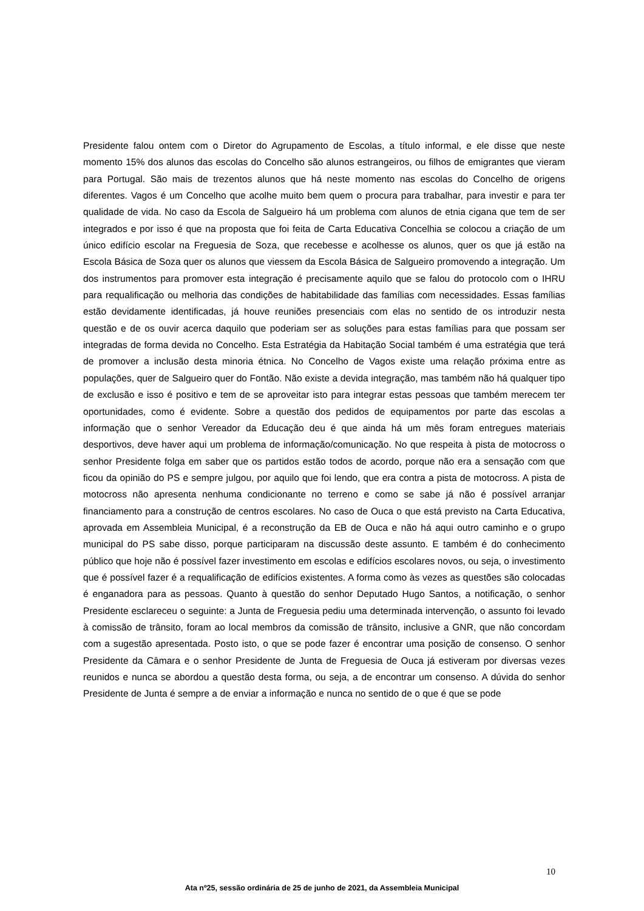Presidente falou ontem com o Diretor do Agrupamento de Escolas, a título informal, e ele disse que neste momento 15% dos alunos das escolas do Concelho são alunos estrangeiros, ou filhos de emigrantes que vieram para Portugal. São mais de trezentos alunos que há neste momento nas escolas do Concelho de origens diferentes. Vagos é um Concelho que acolhe muito bem quem o procura para trabalhar, para investir e para ter qualidade de vida. No caso da Escola de Salgueiro há um problema com alunos de etnia cigana que tem de ser integrados e por isso é que na proposta que foi feita de Carta Educativa Concelhia se colocou a criação de um único edifício escolar na Freguesia de Soza, que recebesse e acolhesse os alunos, quer os que já estão na Escola Básica de Soza quer os alunos que viessem da Escola Básica de Salgueiro promovendo a integração. Um dos instrumentos para promover esta integração é precisamente aquilo que se falou do protocolo com o IHRU para requalificação ou melhoria das condições de habitabilidade das famílias com necessidades. Essas famílias estão devidamente identificadas, já houve reuniões presenciais com elas no sentido de os introduzir nesta questão e de os ouvir acerca daquilo que poderiam ser as soluções para estas famílias para que possam ser integradas de forma devida no Concelho. Esta Estratégia da Habitação Social também é uma estratégia que terá de promover a inclusão desta minoria étnica. No Concelho de Vagos existe uma relação próxima entre as populações, quer de Salgueiro quer do Fontão. Não existe a devida integração, mas também não há qualquer tipo de exclusão e isso é positivo e tem de se aproveitar isto para integrar estas pessoas que também merecem ter oportunidades, como é evidente. Sobre a questão dos pedidos de equipamentos por parte das escolas a informação que o senhor Vereador da Educação deu é que ainda há um mês foram entregues materiais desportivos, deve haver aqui um problema de informação/comunicação. No que respeita à pista de motocross o senhor Presidente folga em saber que os partidos estão todos de acordo, porque não era a sensação com que ficou da opinião do PS e sempre julgou, por aquilo que foi lendo, que era contra a pista de motocross. A pista de motocross não apresenta nenhuma condicionante no terreno e como se sabe já não é possível arranjar financiamento para a construção de centros escolares. No caso de Ouca o que está previsto na Carta Educativa, aprovada em Assembleia Municipal, é a reconstrução da EB de Ouca e não há aqui outro caminho e o grupo municipal do PS sabe disso, porque participaram na discussão deste assunto. E também é do conhecimento público que hoje não é possível fazer investimento em escolas e edifícios escolares novos, ou seja, o investimento que é possível fazer é a requalificação de edifícios existentes. A forma como às vezes as questões são colocadas é enganadora para as pessoas. Quanto à questão do senhor Deputado Hugo Santos, a notificação, o senhor Presidente esclareceu o seguinte: a Junta de Freguesia pediu uma determinada intervenção, o assunto foi levado à comissão de trânsito, foram ao local membros da comissão de trânsito, inclusive a GNR, que não concordam com a sugestão apresentada. Posto isto, o que se pode fazer é encontrar uma posição de consenso. O senhor Presidente da Câmara e o senhor Presidente de Junta de Freguesia de Ouca já estiveram por diversas vezes reunidos e nunca se abordou a questão desta forma, ou seja, a de encontrar um consenso. A dúvida do senhor Presidente de Junta é sempre a de enviar a informação e nunca no sentido de o que é que se pode
10
Ata nº25, sessão ordinária de 25 de junho de 2021, da Assembleia Municipal